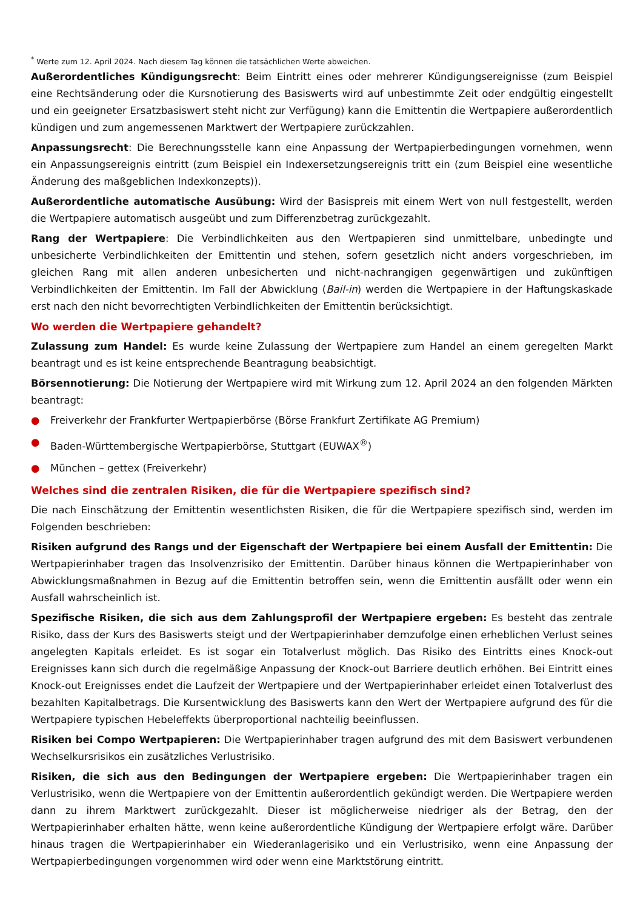<sup>*</sup> Werte zum 12. April 2024. Nach diesem Tag können die tatsächlichen Werte abweichen.
Außerordentliches Kündigungsrecht: Beim Eintritt eines oder mehrerer Kündigungsereignisse (zum Beispiel eine Rechtsänderung oder die Kursnotierung des Basiswerts wird auf unbestimmte Zeit oder endgültig eingestellt und ein geeigneter Ersatzbasiswert steht nicht zur Verfügung) kann die Emittentin die Wertpapiere außerordentlich kündigen und zum angemessenen Marktwert der Wertpapiere zurückzahlen.
Anpassungsrecht: Die Berechnungsstelle kann eine Anpassung der Wertpapierbedingungen vornehmen, wenn ein Anpassungsereignis eintritt (zum Beispiel ein Indexersetzungsereignis tritt ein (zum Beispiel eine wesentliche Änderung des maßgeblichen Indexkonzepts)).
Außerordentliche automatische Ausübung: Wird der Basispreis mit einem Wert von null festgestellt, werden die Wertpapiere automatisch ausgeübt und zum Differenzbetrag zurückgezahlt.
Rang der Wertpapiere: Die Verbindlichkeiten aus den Wertpapieren sind unmittelbare, unbedingte und unbesicherte Verbindlichkeiten der Emittentin und stehen, sofern gesetzlich nicht anders vorgeschrieben, im gleichen Rang mit allen anderen unbesicherten und nicht-nachrangigen gegenwärtigen und zukünftigen Verbindlichkeiten der Emittentin. Im Fall der Abwicklung (Bail-in) werden die Wertpapiere in der Haftungskaskade erst nach den nicht bevorrechtigten Verbindlichkeiten der Emittentin berücksichtigt.
Wo werden die Wertpapiere gehandelt?
Zulassung zum Handel: Es wurde keine Zulassung der Wertpapiere zum Handel an einem geregelten Markt beantragt und es ist keine entsprechende Beantragung beabsichtigt.
Börsennotierung: Die Notierung der Wertpapiere wird mit Wirkung zum 12. April 2024 an den folgenden Märkten beantragt:
● Freiverkehr der Frankfurter Wertpapierbörse (Börse Frankfurt Zertifikate AG Premium)
● Baden-Württembergische Wertpapierbörse, Stuttgart (EUWAX<sup>®</sup>)
● München – gettex (Freiverkehr)
Welches sind die zentralen Risiken, die für die Wertpapiere spezifisch sind?
Die nach Einschätzung der Emittentin wesentlichsten Risiken, die für die Wertpapiere spezifisch sind, werden im Folgenden beschrieben:
Risiken aufgrund des Rangs und der Eigenschaft der Wertpapiere bei einem Ausfall der Emittentin: Die Wertpapierinhaber tragen das Insolvenzrisiko der Emittentin. Darüber hinaus können die Wertpapierinhaber von Abwicklungsmaßnahmen in Bezug auf die Emittentin betroffen sein, wenn die Emittentin ausfällt oder wenn ein Ausfall wahrscheinlich ist.
Spezifische Risiken, die sich aus dem Zahlungsprofil der Wertpapiere ergeben: Es besteht das zentrale Risiko, dass der Kurs des Basiswerts steigt und der Wertpapierinhaber demzufolge einen erheblichen Verlust seines angelegten Kapitals erleidet. Es ist sogar ein Totalverlust möglich. Das Risiko des Eintritts eines Knock-out Ereignisses kann sich durch die regelmäßige Anpassung der Knock-out Barriere deutlich erhöhen. Bei Eintritt eines Knock-out Ereignisses endet die Laufzeit der Wertpapiere und der Wertpapierinhaber erleidet einen Totalverlust des bezahlten Kapitalbetrags. Die Kursentwicklung des Basiswerts kann den Wert der Wertpapiere aufgrund des für die Wertpapiere typischen Hebeleffekts überproportional nachteilig beeinflussen.
Risiken bei Compo Wertpapieren: Die Wertpapierinhaber tragen aufgrund des mit dem Basiswert verbundenen Wechselkursrisikos ein zusätzliches Verlustrisiko.
Risiken, die sich aus den Bedingungen der Wertpapiere ergeben: Die Wertpapierinhaber tragen ein Verlustrisiko, wenn die Wertpapiere von der Emittentin außerordentlich gekündigt werden. Die Wertpapiere werden dann zu ihrem Marktwert zurückgezahlt. Dieser ist möglicherweise niedriger als der Betrag, den der Wertpapierinhaber erhalten hätte, wenn keine außerordentliche Kündigung der Wertpapiere erfolgt wäre. Darüber hinaus tragen die Wertpapierinhaber ein Wiederanlagerisiko und ein Verlustrisiko, wenn eine Anpassung der Wertpapierbedingungen vorgenommen wird oder wenn eine Marktstörung eintritt.